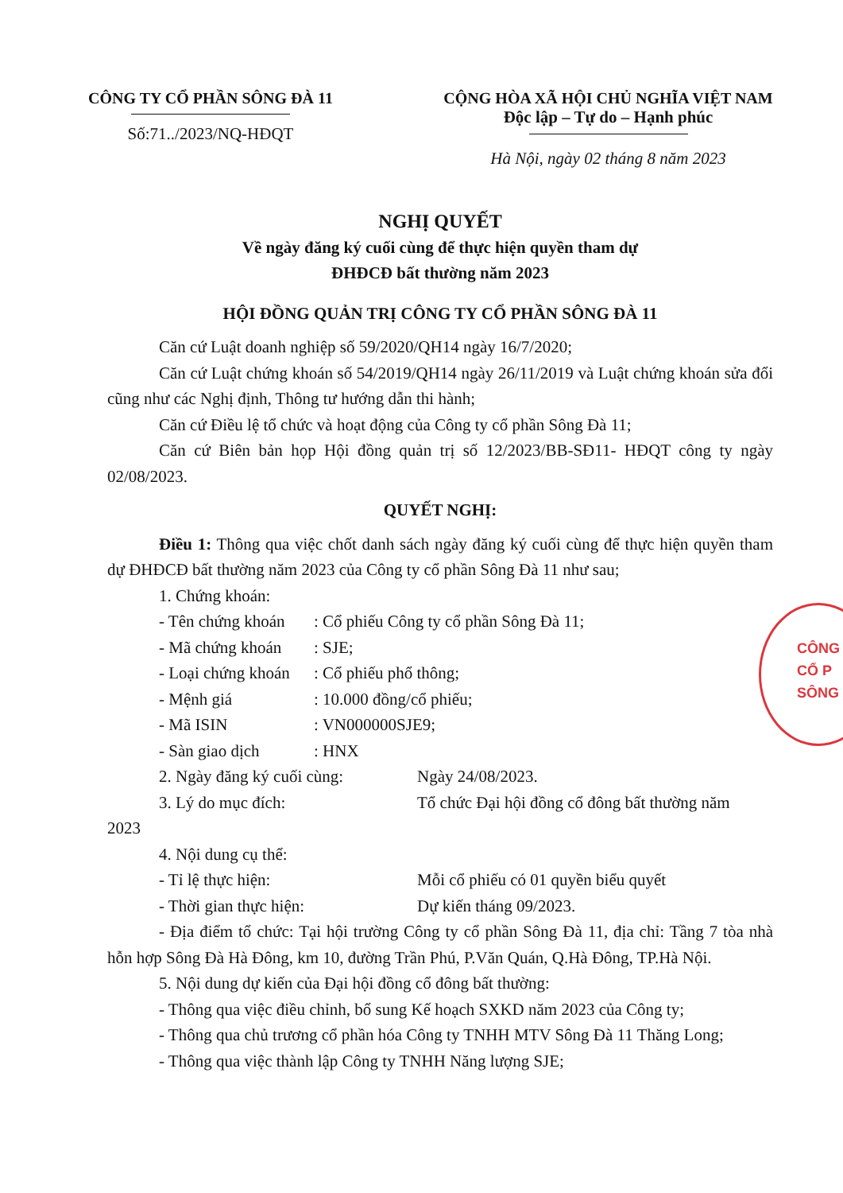CÔNG TY CỔ PHẦN SÔNG ĐÀ 11
Số:71../2023/NQ-HĐQT
CỘNG HÒA XÃ HỘI CHỦ NGHĨA VIỆT NAM
Độc lập – Tự do – Hạnh phúc
Hà Nội, ngày 02 tháng 8 năm 2023
NGHỊ QUYẾT
Về ngày đăng ký cuối cùng để thực hiện quyền tham dự
ĐHĐCĐ bất thường năm 2023
HỘI ĐỒNG QUẢN TRỊ CÔNG TY CỔ PHẦN SÔNG ĐÀ 11
Căn cứ Luật doanh nghiệp số 59/2020/QH14 ngày 16/7/2020;
Căn cứ Luật chứng khoán số 54/2019/QH14 ngày 26/11/2019 và Luật chứng khoán sửa đổi cũng như các Nghị định, Thông tư hướng dẫn thi hành;
Căn cứ Điều lệ tổ chức và hoạt động của Công ty cổ phần Sông Đà 11;
Căn cứ Biên bản họp Hội đồng quản trị số 12/2023/BB-SĐ11- HĐQT công ty ngày 02/08/2023.
QUYẾT NGHỊ:
Điều 1: Thông qua việc chốt danh sách ngày đăng ký cuối cùng để thực hiện quyền tham dự ĐHĐCĐ bất thường năm 2023 của Công ty cổ phần Sông Đà 11 như sau;
1. Chứng khoán:
- Tên chứng khoán: Cổ phiếu Công ty cổ phần Sông Đà 11;
- Mã chứng khoán: SJE;
- Loại chứng khoán: Cổ phiếu phổ thông;
- Mệnh giá: 10.000 đồng/cổ phiếu;
- Mã ISIN: VN000000SJE9;
- Sàn giao dịch: HNX
2. Ngày đăng ký cuối cùng: Ngày 24/08/2023.
3. Lý do mục đích: Tổ chức Đại hội đồng cổ đông bất thường năm
2023
4. Nội dung cụ thể:
- Tỉ lệ thực hiện: Mỗi cổ phiếu có 01 quyền biểu quyết
- Thời gian thực hiện: Dự kiến tháng 09/2023.
- Địa điểm tổ chức: Tại hội trường Công ty cổ phần Sông Đà 11, địa chỉ: Tầng 7 tòa nhà hỗn hợp Sông Đà Hà Đông, km 10, đường Trần Phú, P.Văn Quán, Q.Hà Đông, TP.Hà Nội.
5. Nội dung dự kiến của Đại hội đồng cổ đông bất thường:
- Thông qua việc điều chỉnh, bổ sung Kế hoạch SXKD năm 2023 của Công ty;
- Thông qua chủ trương cổ phần hóa Công ty TNHH MTV Sông Đà 11 Thăng Long;
- Thông qua việc thành lập Công ty TNHH Năng lượng SJE;
CÔNG
CỔ P
SÔNG